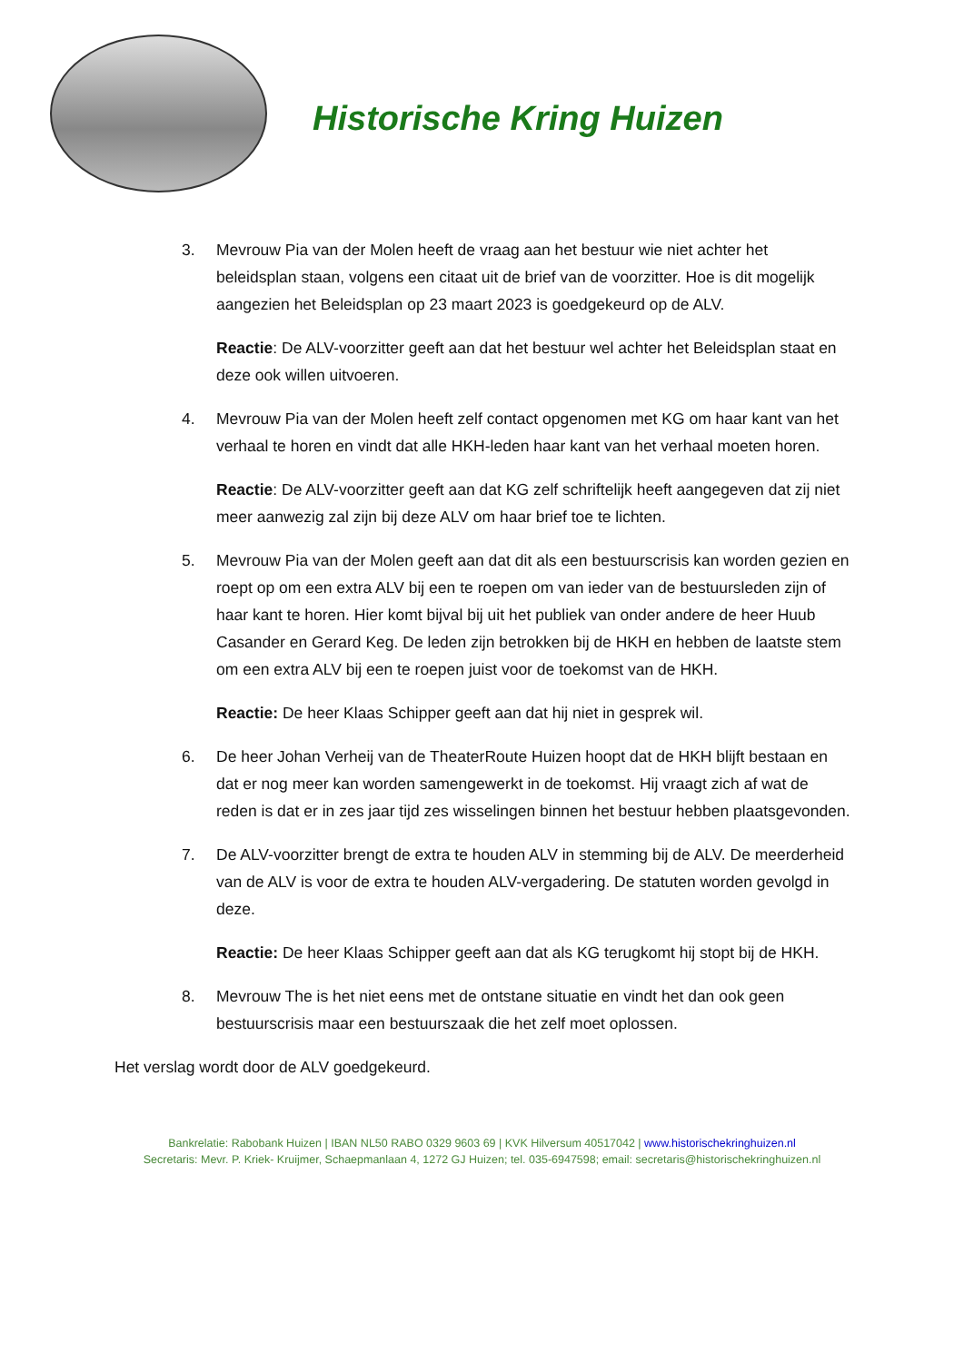Historische Kring Huizen
3. Mevrouw Pia van der Molen heeft de vraag aan het bestuur wie niet achter het beleidsplan staan, volgens een citaat uit de brief van de voorzitter. Hoe is dit mogelijk aangezien het Beleidsplan op 23 maart 2023 is goedgekeurd op de ALV.
Reactie: De ALV-voorzitter geeft aan dat het bestuur wel achter het Beleidsplan staat en deze ook willen uitvoeren.
4. Mevrouw Pia van der Molen heeft zelf contact opgenomen met KG om haar kant van het verhaal te horen en vindt dat alle HKH-leden haar kant van het verhaal moeten horen.
Reactie: De ALV-voorzitter geeft aan dat KG zelf schriftelijk heeft aangegeven dat zij niet meer aanwezig zal zijn bij deze ALV om haar brief toe te lichten.
5. Mevrouw Pia van der Molen geeft aan dat dit als een bestuurscrisis kan worden gezien en roept op om een extra ALV bij een te roepen om van ieder van de bestuursleden zijn of haar kant te horen. Hier komt bijval bij uit het publiek van onder andere de heer Huub Casander en Gerard Keg. De leden zijn betrokken bij de HKH en hebben de laatste stem om een extra ALV bij een te roepen juist voor de toekomst van de HKH.
Reactie: De heer Klaas Schipper geeft aan dat hij niet in gesprek wil.
6. De heer Johan Verheij van de TheaterRoute Huizen hoopt dat de HKH blijft bestaan en dat er nog meer kan worden samengewerkt in de toekomst. Hij vraagt zich af wat de reden is dat er in zes jaar tijd zes wisselingen binnen het bestuur hebben plaatsgevonden.
7. De ALV-voorzitter brengt de extra te houden ALV in stemming bij de ALV. De meerderheid van de ALV is voor de extra te houden ALV-vergadering. De statuten worden gevolgd in deze.
Reactie: De heer Klaas Schipper geeft aan dat als KG terugkomt hij stopt bij de HKH.
8. Mevrouw The is het niet eens met de ontstane situatie en vindt het dan ook geen bestuurscrisis maar een bestuurszaak die het zelf moet oplossen.
Het verslag wordt door de ALV goedgekeurd.
Bankrelatie: Rabobank Huizen | IBAN NL50 RABO 0329 9603 69 | KVK Hilversum 40517042 | www.historischekringhuizen.nl
Secretaris: Mevr. P. Kriek- Kruijmer, Schaepmanlaan 4, 1272 GJ Huizen; tel. 035-6947598; email: secretaris@historischekringhuizen.nl